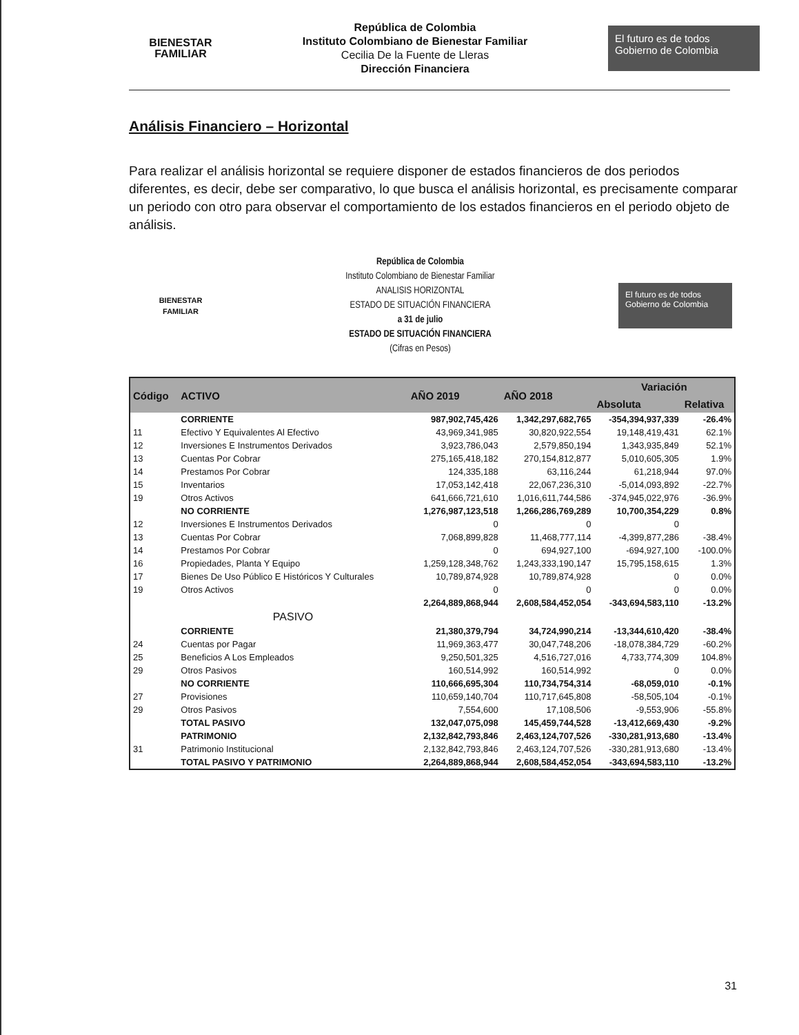BIENESTAR
FAMILIAR
República de Colombia
Instituto Colombiano de Bienestar Familiar
Cecilia De la Fuente de Lleras
Dirección Financiera
El futuro es de todos Gobierno de Colombia
Análisis Financiero – Horizontal
Para realizar el análisis horizontal se requiere disponer de estados financieros de dos periodos diferentes, es decir, debe ser comparativo, lo que busca el análisis horizontal, es precisamente comparar un periodo con otro para observar el comportamiento de los estados financieros en el periodo objeto de análisis.
BIENESTAR
FAMILIAR
República de Colombia
Instituto Colombiano de Bienestar Familiar
ANALISIS HORIZONTAL
ESTADO DE SITUACIÓN FINANCIERA
a 31 de julio
ESTADO DE SITUACIÓN FINANCIERA
(Cifras en Pesos)
El futuro es de todos Gobierno de Colombia
| Código | ACTIVO | AÑO 2019 | AÑO 2018 | Variación | |
| --- | --- | --- | --- | --- | --- |
| | | | | Absoluta | Relativa |
| | CORRIENTE | 987,902,745,426 | 1,342,297,682,765 | -354,394,937,339 | -26.4% |
| 11 | Efectivo Y Equivalentes Al Efectivo | 43,969,341,985 | 30,820,922,554 | 19,148,419,431 | 62.1% |
| 12 | Inversiones E Instrumentos Derivados | 3,923,786,043 | 2,579,850,194 | 1,343,935,849 | 52.1% |
| 13 | Cuentas Por Cobrar | 275,165,418,182 | 270,154,812,877 | 5,010,605,305 | 1.9% |
| 14 | Prestamos Por Cobrar | 124,335,188 | 63,116,244 | 61,218,944 | 97.0% |
| 15 | Inventarios | 17,053,142,418 | 22,067,236,310 | -5,014,093,892 | -22.7% |
| 19 | Otros Activos | 641,666,721,610 | 1,016,611,744,586 | -374,945,022,976 | -36.9% |
| | NO CORRIENTE | 1,276,987,123,518 | 1,266,286,769,289 | 10,700,354,229 | 0.8% |
| 12 | Inversiones E Instrumentos Derivados | 0 | 0 | 0 | |
| 13 | Cuentas Por Cobrar | 7,068,899,828 | 11,468,777,114 | -4,399,877,286 | -38.4% |
| 14 | Prestamos Por Cobrar | 0 | 694,927,100 | -694,927,100 | -100.0% |
| 16 | Propiedades, Planta Y Equipo | 1,259,128,348,762 | 1,243,333,190,147 | 15,795,158,615 | 1.3% |
| 17 | Bienes De Uso Público E Históricos Y Culturales | 10,789,874,928 | 10,789,874,928 | 0 | 0.0% |
| 19 | Otros Activos | 0 | 0 | 0 | 0.0% |
| | | 2,264,889,868,944 | 2,608,584,452,054 | -343,694,583,110 | -13.2% |
| | PASIVO | | | | |
| | CORRIENTE | 21,380,379,794 | 34,724,990,214 | -13,344,610,420 | -38.4% |
| 24 | Cuentas por Pagar | 11,969,363,477 | 30,047,748,206 | -18,078,384,729 | -60.2% |
| 25 | Beneficios A Los Empleados | 9,250,501,325 | 4,516,727,016 | 4,733,774,309 | 104.8% |
| 29 | Otros Pasivos | 160,514,992 | 160,514,992 | 0 | 0.0% |
| | NO CORRIENTE | 110,666,695,304 | 110,734,754,314 | -68,059,010 | -0.1% |
| 27 | Provisiones | 110,659,140,704 | 110,717,645,808 | -58,505,104 | -0.1% |
| 29 | Otros Pasivos | 7,554,600 | 17,108,506 | -9,553,906 | -55.8% |
| | TOTAL PASIVO | 132,047,075,098 | 145,459,744,528 | -13,412,669,430 | -9.2% |
| | PATRIMONIO | 2,132,842,793,846 | 2,463,124,707,526 | -330,281,913,680 | -13.4% |
| 31 | Patrimonio Institucional | 2,132,842,793,846 | 2,463,124,707,526 | -330,281,913,680 | -13.4% |
| | TOTAL PASIVO Y PATRIMONIO | 2,264,889,868,944 | 2,608,584,452,054 | -343,694,583,110 | -13.2% |
31